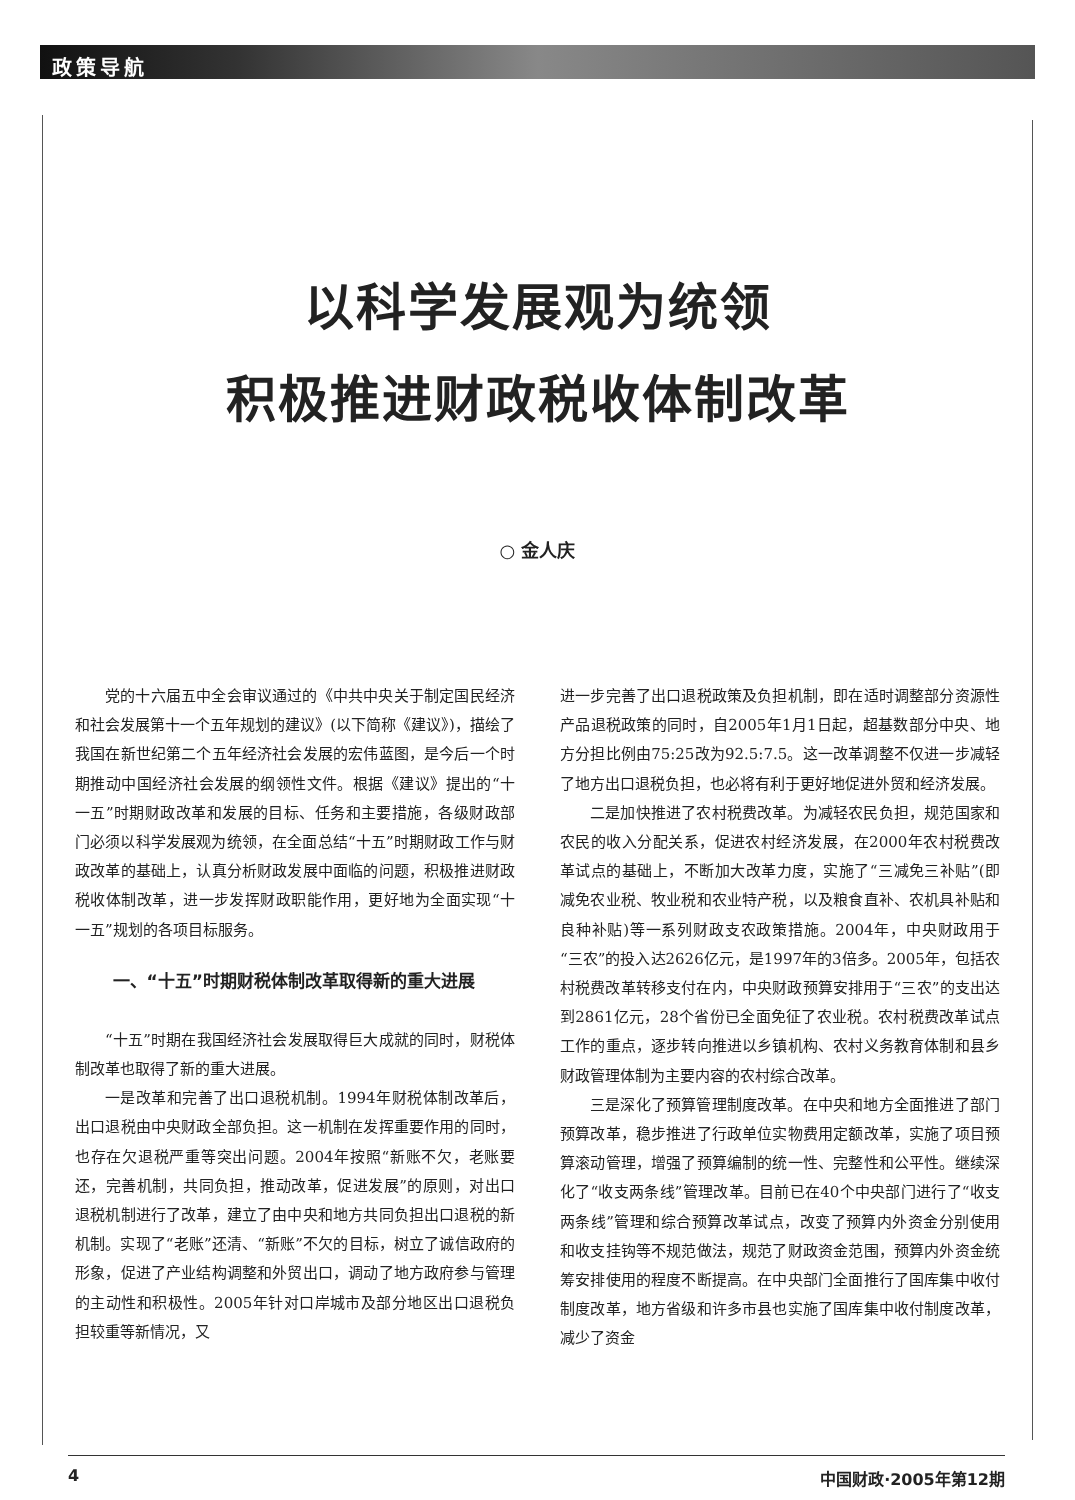政策导航
以科学发展观为统领
积极推进财政税收体制改革
○ 金人庆
党的十六届五中全会审议通过的《中共中央关于制定国民经济和社会发展第十一个五年规划的建议》(以下简称《建议》)，描绘了我国在新世纪第二个五年经济社会发展的宏伟蓝图，是今后一个时期推动中国经济社会发展的纲领性文件。根据《建议》提出的“十一五”时期财政改革和发展的目标、任务和主要措施，各级财政部门必须以科学发展观为统领，在全面总结“十五”时期财政工作与财政改革的基础上，认真分析财政发展中面临的问题，积极推进财政税收体制改革，进一步发挥财政职能作用，更好地为全面实现“十一五”规划的各项目标服务。
一、“十五”时期财税体制改革取得新的重大进展
“十五”时期在我国经济社会发展取得巨大成就的同时，财税体制改革也取得了新的重大进展。
一是改革和完善了出口退税机制。1994年财税体制改革后，出口退税由中央财政全部负担。这一机制在发挥重要作用的同时，也存在欠退税严重等突出问题。2004年按照“新账不欠，老账要还，完善机制，共同负担，推动改革，促进发展”的原则，对出口退税机制进行了改革，建立了由中央和地方共同负担出口退税的新机制。实现了“老账”还清、“新账”不欠的目标，树立了诚信政府的形象，促进了产业结构调整和外贸出口，调动了地方政府参与管理的主动性和积极性。2005年针对口岸城市及部分地区出口退税负担较重等新情况，又
进一步完善了出口退税政策及负担机制，即在适时调整部分资源性产品退税政策的同时，自2005年1月1日起，超基数部分中央、地方分担比例由75:25改为92.5:7.5。这一改革调整不仅进一步减轻了地方出口退税负担，也必将有利于更好地促进外贸和经济发展。
二是加快推进了农村税费改革。为减轻农民负担，规范国家和农民的收入分配关系，促进农村经济发展，在2000年农村税费改革试点的基础上，不断加大改革力度，实施了“三减免三补贴”(即减免农业税、牧业税和农业特产税，以及粮食直补、农机具补贴和良种补贴)等一系列财政支农政策措施。2004年，中央财政用于“三农”的投入达2626亿元，是1997年的3倍多。2005年，包括农村税费改革转移支付在内，中央财政预算安排用于“三农”的支出达到2861亿元，28个省份已全面免征了农业税。农村税费改革试点工作的重点，逐步转向推进以乡镇机构、农村义务教育体制和县乡财政管理体制为主要内容的农村综合改革。
三是深化了预算管理制度改革。在中央和地方全面推进了部门预算改革，稳步推进了行政单位实物费用定额改革，实施了项目预算滚动管理，增强了预算编制的统一性、完整性和公平性。继续深化了“收支两条线”管理改革。目前已在40个中央部门进行了“收支两条线”管理和综合预算改革试点，改变了预算内外资金分别使用和收支挂钩等不规范做法，规范了财政资金范围，预算内外资金统筹安排使用的程度不断提高。在中央部门全面推行了国库集中收付制度改革，地方省级和许多市县也实施了国库集中收付制度改革，减少了资金
4 中国财政·2005年第12期